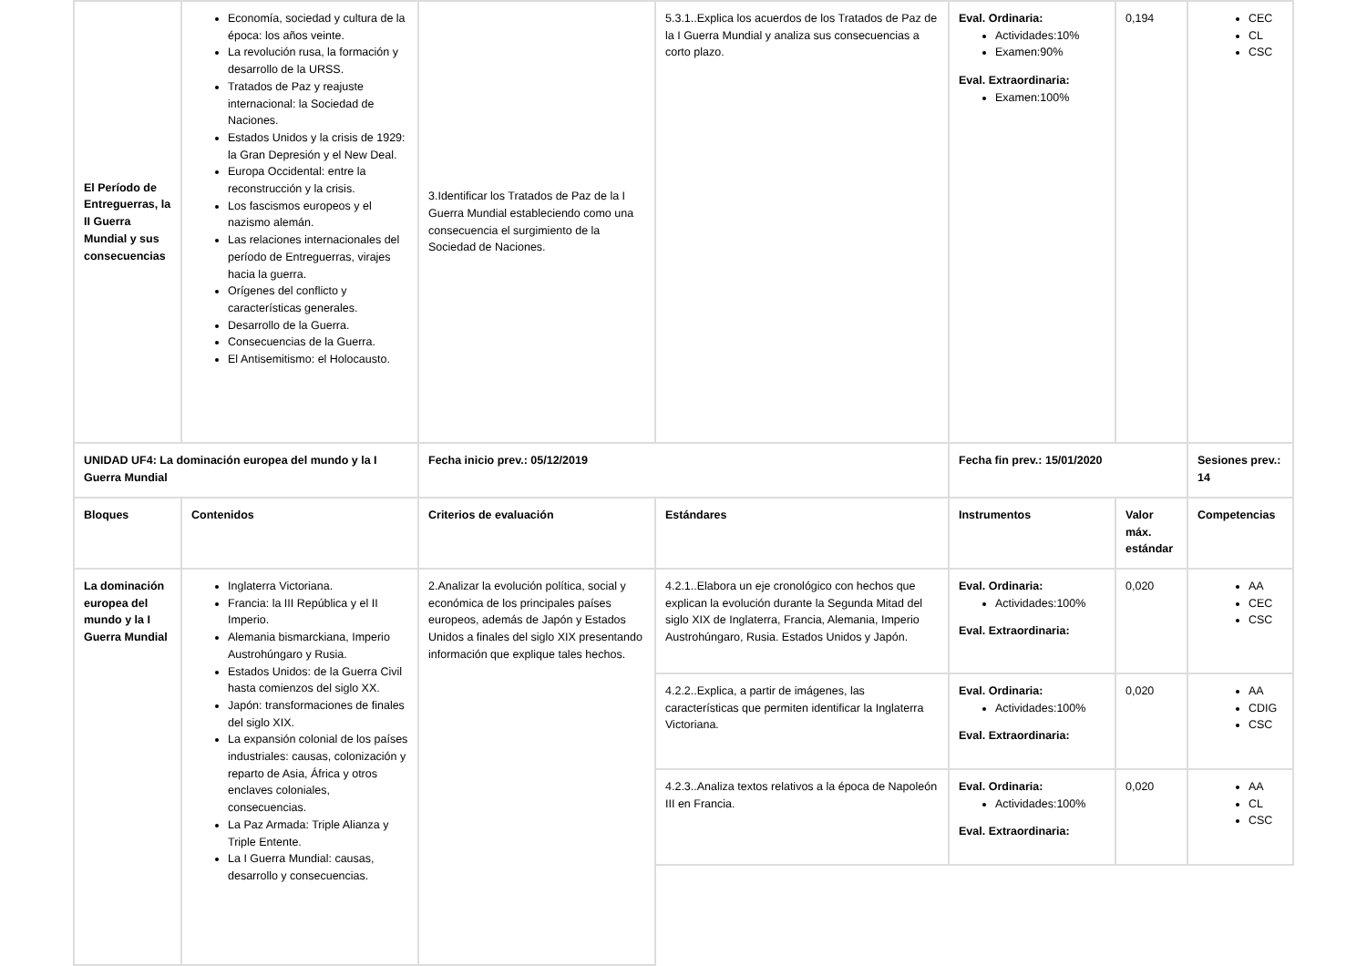| El Período de Entreguerras, la II Guerra Mundial y sus consecuencias | Economía, sociedad y cultura de la época: los años veinte. La revolución rusa, la formación y desarrollo de la URSS. Tratados de Paz y reajuste internacional: la Sociedad de Naciones. Estados Unidos y la crisis de 1929: la Gran Depresión y el New Deal. Europa Occidental: entre la reconstrucción y la crisis. Los fascismos europeos y el nazismo alemán. Las relaciones internacionales del período de Entreguerras, virajes hacia la guerra. Orígenes del conflicto y características generales. Desarrollo de la Guerra. Consecuencias de la Guerra. El Antisemitismo: el Holocausto. | 3.Identificar los Tratados de Paz de la I Guerra Mundial estableciendo como una consecuencia el surgimiento de la Sociedad de Naciones. | 5.3.1..Explica los acuerdos de los Tratados de Paz de la I Guerra Mundial y analiza sus consecuencias a corto plazo. | Eval. Ordinaria: Actividades:10% Examen:90% Eval. Extraordinaria: Examen:100% | 0,194 | CEC CL CSC |
| UNIDAD UF4: La dominación europea del mundo y la I Guerra Mundial | | Fecha inicio prev.: 05/12/2019 | | Fecha fin prev.: 15/01/2020 | | Sesiones prev.: 14 |
| Bloques | Contenidos | Criterios de evaluación | Estándares | Instrumentos | Valor máx. estándar | Competencias |
| La dominación europea del mundo y la I Guerra Mundial | Inglaterra Victoriana. Francia: la III República y el II Imperio. Alemania bismarckiana, Imperio Austrohúngaro y Rusia. Estados Unidos: de la Guerra Civil hasta comienzos del siglo XX. Japón: transformaciones de finales del siglo XIX. La expansión colonial de los países industriales: causas, colonización y reparto de Asia, África y otros enclaves coloniales, consecuencias. La Paz Armada: Triple Alianza y Triple Entente. La I Guerra Mundial: causas, desarrollo y consecuencias. | 2.Analizar la evolución política, social y económica de los principales países europeos, además de Japón y Estados Unidos a finales del siglo XIX presentando información que explique tales hechos. | 4.2.1..Elabora un eje cronológico con hechos que explican la evolución durante la Segunda Mitad del siglo XIX de Inglaterra, Francia, Alemania, Imperio Austrohúngaro, Rusia. Estados Unidos y Japón. | Eval. Ordinaria: Actividades:100% Eval. Extraordinaria: | 0,020 | AA CEC CSC |
| | | | 4.2.2..Explica, a partir de imágenes, las características que permiten identificar la Inglaterra Victoriana. | Eval. Ordinaria: Actividades:100% Eval. Extraordinaria: | 0,020 | AA CDIG CSC |
| | | | 4.2.3..Analiza textos relativos a la época de Napoleón III en Francia. | Eval. Ordinaria: Actividades:100% Eval. Extraordinaria: | 0,020 | AA CL CSC |